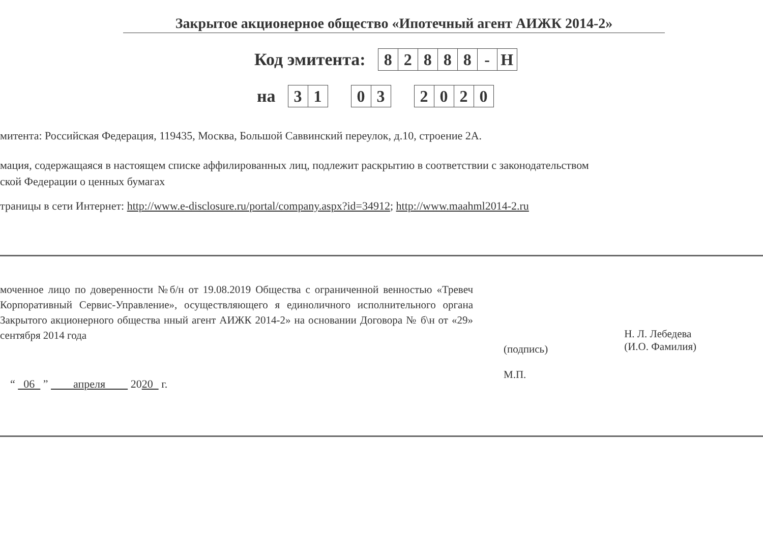Закрытое акционерное общество «Ипотечный агент АИЖК 2014-2»
Код эмитента:
| 8 | 2 | 8 | 8 | 8 | - | Н |
на
| 3 | 1 |
| 0 | 3 |
| 2 | 0 | 2 | 0 |
митента: Российская Федерация, 119435, Москва, Большой Саввинский переулок, д.10, строение 2А.
мация, содержащаяся в настоящем списке аффилированных лиц, подлежит раскрытию в соответствии с законодательством
ской Федерации о ценных бумагах
траницы в сети Интернет: http://www.e-disclosure.ru/portal/company.aspx?id=34912; http://www.maahml2014-2.ru
моченное лицо по доверенности №б/н от 19.08.2019 Общества с ограниченной венностью «Тревеч Корпоративный Сервис-Управление», осуществляющего я единоличного исполнительного органа Закрытого акционерного общества нный агент АИЖК 2014-2» на основании Договора № б\н от «29» сентября 2014 года
(подпись)
М.П.
Н. Л. Лебедева
(И.О. Фамилия)
“ 06 ” апреля 2020 г.